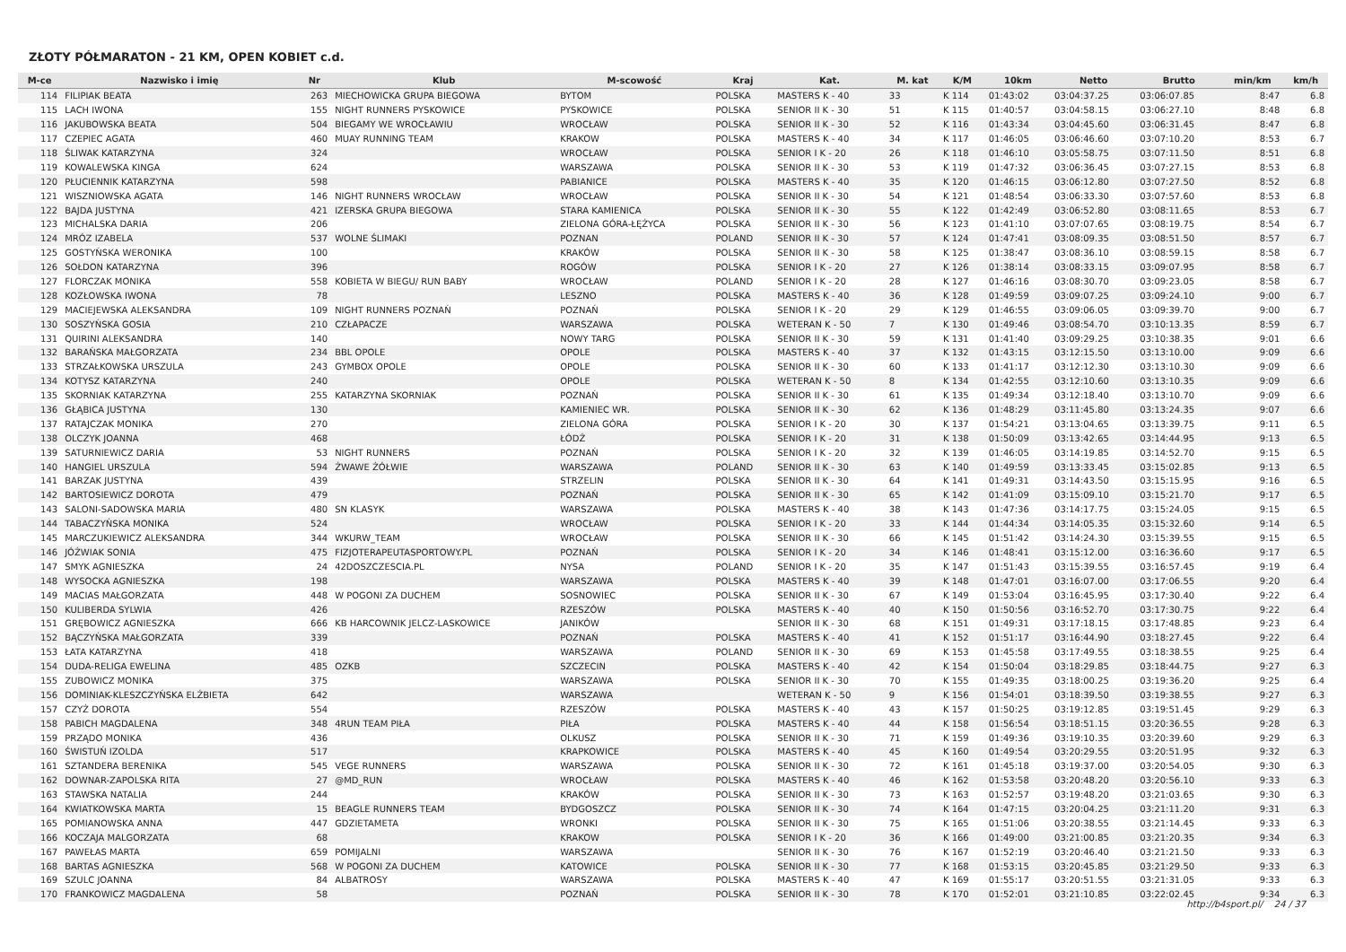ZŁOTY PÓŁMARATON - 21 KM, OPEN KOBIET c.d.
| M-ce | Nazwisko i imię | Nr | Klub | M-scowość | Kraj | Kat. | M. kat | K/M | 10km | Netto | Brutto | min/km | km/h |
| --- | --- | --- | --- | --- | --- | --- | --- | --- | --- | --- | --- | --- | --- |
| 114 | FILIPIAK BEATA | 263 | MIECHOWICKA GRUPA BIEGOWA | BYTOM | POLSKA | MASTERS K - 40 | 33 | K 114 | 01:43:02 | 03:04:37.25 | 03:06:07.85 | 8:47 | 6.8 |
| 115 | LACH IWONA | 155 | NIGHT RUNNERS PYSKOWICE | PYSKOWICE | POLSKA | SENIOR II K - 30 | 51 | K 115 | 01:40:57 | 03:04:58.15 | 03:06:27.10 | 8:48 | 6.8 |
| 116 | JAKUBOWSKA BEATA | 504 | BIEGAMY WE WROCŁAWIU | WROCŁAW | POLSKA | SENIOR II K - 30 | 52 | K 116 | 01:43:34 | 03:04:45.60 | 03:06:31.45 | 8:47 | 6.8 |
| 117 | CZEPIEC AGATA | 460 | MUAY RUNNING TEAM | KRAKOW | POLSKA | MASTERS K - 40 | 34 | K 117 | 01:46:05 | 03:06:46.60 | 03:07:10.20 | 8:53 | 6.7 |
| 118 | ŚLIWAK KATARZYNA | 324 | | WROCŁAW | POLSKA | SENIOR I K - 20 | 26 | K 118 | 01:46:10 | 03:05:58.75 | 03:07:11.50 | 8:51 | 6.8 |
| 119 | KOWALEWSKA KINGA | 624 | | WARSZAWA | POLSKA | SENIOR II K - 30 | 53 | K 119 | 01:47:32 | 03:06:36.45 | 03:07:27.15 | 8:53 | 6.8 |
| 120 | PŁUCIENNIK KATARZYNA | 598 | | PABIANICE | POLSKA | MASTERS K - 40 | 35 | K 120 | 01:46:15 | 03:06:12.80 | 03:07:27.50 | 8:52 | 6.8 |
| 121 | WISZNIOWSKA AGATA | 146 | NIGHT RUNNERS WROCŁAW | WROCŁAW | POLSKA | SENIOR II K - 30 | 54 | K 121 | 01:48:54 | 03:06:33.30 | 03:07:57.60 | 8:53 | 6.8 |
| 122 | BAJDA JUSTYNA | 421 | IZERSKA GRUPA BIEGOWA | STARA KAMIENICA | POLSKA | SENIOR II K - 30 | 55 | K 122 | 01:42:49 | 03:06:52.80 | 03:08:11.65 | 8:53 | 6.7 |
| 123 | MICHALSKA DARIA | 206 | | ZIELONA GÓRA-ŁĘŻYCA | POLSKA | SENIOR II K - 30 | 56 | K 123 | 01:41:10 | 03:07:07.65 | 03:08:19.75 | 8:54 | 6.7 |
| 124 | MRÓZ IZABELA | 537 | WOLNE ŚLIMAKI | POZNAN | POLAND | SENIOR II K - 30 | 57 | K 124 | 01:47:41 | 03:08:09.35 | 03:08:51.50 | 8:57 | 6.7 |
| 125 | GOSTYŃSKA WERONIKA | 100 | | KRAKÓW | POLSKA | SENIOR II K - 30 | 58 | K 125 | 01:38:47 | 03:08:36.10 | 03:08:59.15 | 8:58 | 6.7 |
| 126 | SOŁDON KATARZYNA | 396 | | ROGÓW | POLSKA | SENIOR I K - 20 | 27 | K 126 | 01:38:14 | 03:08:33.15 | 03:09:07.95 | 8:58 | 6.7 |
| 127 | FLORCZAK MONIKA | 558 | KOBIETA W BIEGU/ RUN BABY | WROCŁAW | POLAND | SENIOR I K - 20 | 28 | K 127 | 01:46:16 | 03:08:30.70 | 03:09:23.05 | 8:58 | 6.7 |
| 128 | KOZŁOWSKA IWONA | 78 | | LESZNO | POLSKA | MASTERS K - 40 | 36 | K 128 | 01:49:59 | 03:09:07.25 | 03:09:24.10 | 9:00 | 6.7 |
| 129 | MACIEJEWSKA ALEKSANDRA | 109 | NIGHT RUNNERS POZNAŃ | POZNAŃ | POLSKA | SENIOR I K - 20 | 29 | K 129 | 01:46:55 | 03:09:06.05 | 03:09:39.70 | 9:00 | 6.7 |
| 130 | SOSZYŃSKA GOSIA | 210 | CZŁAPACZE | WARSZAWA | POLSKA | WETERAN K - 50 | 7 | K 130 | 01:49:46 | 03:08:54.70 | 03:10:13.35 | 8:59 | 6.7 |
| 131 | QUIRINI ALEKSANDRA | 140 | | NOWY TARG | POLSKA | SENIOR II K - 30 | 59 | K 131 | 01:41:40 | 03:09:29.25 | 03:10:38.35 | 9:01 | 6.6 |
| 132 | BARAŃSKA MAŁGORZATA | 234 | BBL OPOLE | OPOLE | POLSKA | MASTERS K - 40 | 37 | K 132 | 01:43:15 | 03:12:15.50 | 03:13:10.00 | 9:09 | 6.6 |
| 133 | STRZAŁKOWSKA URSZULA | 243 | GYMBOX OPOLE | OPOLE | POLSKA | SENIOR II K - 30 | 60 | K 133 | 01:41:17 | 03:12:12.30 | 03:13:10.30 | 9:09 | 6.6 |
| 134 | KOTYSZ KATARZYNA | 240 | | OPOLE | POLSKA | WETERAN K - 50 | 8 | K 134 | 01:42:55 | 03:12:10.60 | 03:13:10.35 | 9:09 | 6.6 |
| 135 | SKORNIAK KATARZYNA | 255 | KATARZYNA SKORNIAK | POZNAŃ | POLSKA | SENIOR II K - 30 | 61 | K 135 | 01:49:34 | 03:12:18.40 | 03:13:10.70 | 9:09 | 6.6 |
| 136 | GŁĄBICA JUSTYNA | 130 | | KAMIENIEC WR. | POLSKA | SENIOR II K - 30 | 62 | K 136 | 01:48:29 | 03:11:45.80 | 03:13:24.35 | 9:07 | 6.6 |
| 137 | RATAJCZAK MONIKA | 270 | | ZIELONA GÓRA | POLSKA | SENIOR I K - 20 | 30 | K 137 | 01:54:21 | 03:13:04.65 | 03:13:39.75 | 9:11 | 6.5 |
| 138 | OLCZYK JOANNA | 468 | | ŁÓDŹ | POLSKA | SENIOR I K - 20 | 31 | K 138 | 01:50:09 | 03:13:42.65 | 03:14:44.95 | 9:13 | 6.5 |
| 139 | SATURNIEWICZ DARIA | 53 | NIGHT RUNNERS | POZNAŃ | POLSKA | SENIOR I K - 20 | 32 | K 139 | 01:46:05 | 03:14:19.85 | 03:14:52.70 | 9:15 | 6.5 |
| 140 | HANGIEL URSZULA | 594 | ŻWAWE ŻÓŁWIE | WARSZAWA | POLAND | SENIOR II K - 30 | 63 | K 140 | 01:49:59 | 03:13:33.45 | 03:15:02.85 | 9:13 | 6.5 |
| 141 | BARZAK JUSTYNA | 439 | | STRZELIN | POLSKA | SENIOR II K - 30 | 64 | K 141 | 01:49:31 | 03:14:43.50 | 03:15:15.95 | 9:16 | 6.5 |
| 142 | BARTOSIEWICZ DOROTA | 479 | | POZNAŃ | POLSKA | SENIOR II K - 30 | 65 | K 142 | 01:41:09 | 03:15:09.10 | 03:15:21.70 | 9:17 | 6.5 |
| 143 | SALONI-SADOWSKA MARIA | 480 | SN KLASYK | WARSZAWA | POLSKA | MASTERS K - 40 | 38 | K 143 | 01:47:36 | 03:14:17.75 | 03:15:24.05 | 9:15 | 6.5 |
| 144 | TABACZYŃSKA MONIKA | 524 | | WROCŁAW | POLSKA | SENIOR I K - 20 | 33 | K 144 | 01:44:34 | 03:14:05.35 | 03:15:32.60 | 9:14 | 6.5 |
| 145 | MARCZUKIEWICZ ALEKSANDRA | 344 | WKURW_TEAM | WROCŁAW | POLSKA | SENIOR II K - 30 | 66 | K 145 | 01:51:42 | 03:14:24.30 | 03:15:39.55 | 9:15 | 6.5 |
| 146 | JÓŹWIAK SONIA | 475 | FIZJOTERAPEUTASPORTOWY.PL | POZNAŃ | POLSKA | SENIOR I K - 20 | 34 | K 146 | 01:48:41 | 03:15:12.00 | 03:16:36.60 | 9:17 | 6.5 |
| 147 | SMYK AGNIESZKA | 24 | 42DOSZCZESCIA.PL | NYSA | POLAND | SENIOR I K - 20 | 35 | K 147 | 01:51:43 | 03:15:39.55 | 03:16:57.45 | 9:19 | 6.4 |
| 148 | WYSOCKA AGNIESZKA | 198 | | WARSZAWA | POLSKA | MASTERS K - 40 | 39 | K 148 | 01:47:01 | 03:16:07.00 | 03:17:06.55 | 9:20 | 6.4 |
| 149 | MACIAS MAŁGORZATA | 448 | W POGONI ZA DUCHEM | SOSNOWIEC | POLSKA | SENIOR II K - 30 | 67 | K 149 | 01:53:04 | 03:16:45.95 | 03:17:30.40 | 9:22 | 6.4 |
| 150 | KULIBERDA SYLWIA | 426 | | RZESZÓW | POLSKA | MASTERS K - 40 | 40 | K 150 | 01:50:56 | 03:16:52.70 | 03:17:30.75 | 9:22 | 6.4 |
| 151 | GRĘBOWICZ AGNIESZKA | 666 | KB HARCOWNIK JELCZ-LASKOWICE | JANIKÓW | | SENIOR II K - 30 | 68 | K 151 | 01:49:31 | 03:17:18.15 | 03:17:48.85 | 9:23 | 6.4 |
| 152 | BĄCZYŃSKA MAŁGORZATA | 339 | | POZNAŃ | POLSKA | MASTERS K - 40 | 41 | K 152 | 01:51:17 | 03:16:44.90 | 03:18:27.45 | 9:22 | 6.4 |
| 153 | ŁATA KATARZYNA | 418 | | WARSZAWA | POLAND | SENIOR II K - 30 | 69 | K 153 | 01:45:58 | 03:17:49.55 | 03:18:38.55 | 9:25 | 6.4 |
| 154 | DUDA-RELIGA EWELINA | 485 | OZKB | SZCZECIN | POLSKA | MASTERS K - 40 | 42 | K 154 | 01:50:04 | 03:18:29.85 | 03:18:44.75 | 9:27 | 6.3 |
| 155 | ZUBOWICZ MONIKA | 375 | | WARSZAWA | POLSKA | SENIOR II K - 30 | 70 | K 155 | 01:49:35 | 03:18:00.25 | 03:19:36.20 | 9:25 | 6.4 |
| 156 | DOMINIAK-KLESZCZYŃSKA ELŻBIETA | 642 | | WARSZAWA | | WETERAN K - 50 | 9 | K 156 | 01:54:01 | 03:18:39.50 | 03:19:38.55 | 9:27 | 6.3 |
| 157 | CZYŻ DOROTA | 554 | | RZESZÓW | POLSKA | MASTERS K - 40 | 43 | K 157 | 01:50:25 | 03:19:12.85 | 03:19:51.45 | 9:29 | 6.3 |
| 158 | PABICH MAGDALENA | 348 | 4RUN TEAM PIŁA | PIŁA | POLSKA | MASTERS K - 40 | 44 | K 158 | 01:56:54 | 03:18:51.15 | 03:20:36.55 | 9:28 | 6.3 |
| 159 | PRZĄDO MONIKA | 436 | | OLKUSZ | POLSKA | SENIOR II K - 30 | 71 | K 159 | 01:49:36 | 03:19:10.35 | 03:20:39.60 | 9:29 | 6.3 |
| 160 | ŚWISTUŃ IZOLDA | 517 | | KRAPKOWICE | POLSKA | MASTERS K - 40 | 45 | K 160 | 01:49:54 | 03:20:29.55 | 03:20:51.95 | 9:32 | 6.3 |
| 161 | SZTANDERA BERENIKA | 545 | VEGE RUNNERS | WARSZAWA | POLSKA | SENIOR II K - 30 | 72 | K 161 | 01:45:18 | 03:19:37.00 | 03:20:54.05 | 9:30 | 6.3 |
| 162 | DOWNAR-ZAPOLSKA RITA | 27 | @MD_RUN | WROCŁAW | POLSKA | MASTERS K - 40 | 46 | K 162 | 01:53:58 | 03:20:48.20 | 03:20:56.10 | 9:33 | 6.3 |
| 163 | STAWSKA NATALIA | 244 | | KRAKÓW | POLSKA | SENIOR II K - 30 | 73 | K 163 | 01:52:57 | 03:19:48.20 | 03:21:03.65 | 9:30 | 6.3 |
| 164 | KWIATKOWSKA MARTA | 15 | BEAGLE RUNNERS TEAM | BYDGOSZCZ | POLSKA | SENIOR II K - 30 | 74 | K 164 | 01:47:15 | 03:20:04.25 | 03:21:11.20 | 9:31 | 6.3 |
| 165 | POMIANOWSKA ANNA | 447 | GDZIETAMETA | WRONKI | POLSKA | SENIOR II K - 30 | 75 | K 165 | 01:51:06 | 03:20:38.55 | 03:21:14.45 | 9:33 | 6.3 |
| 166 | KOCZAJA MALGORZATA | 68 | | KRAKOW | POLSKA | SENIOR I K - 20 | 36 | K 166 | 01:49:00 | 03:21:00.85 | 03:21:20.35 | 9:34 | 6.3 |
| 167 | PAWEŁAS MARTA | 659 | POMIJALNI | WARSZAWA | | SENIOR II K - 30 | 76 | K 167 | 01:52:19 | 03:20:46.40 | 03:21:21.50 | 9:33 | 6.3 |
| 168 | BARTAS AGNIESZKA | 568 | W POGONI ZA DUCHEM | KATOWICE | POLSKA | SENIOR II K - 30 | 77 | K 168 | 01:53:15 | 03:20:45.85 | 03:21:29.50 | 9:33 | 6.3 |
| 169 | SZULC JOANNA | 84 | ALBATROSY | WARSZAWA | POLSKA | MASTERS K - 40 | 47 | K 169 | 01:55:17 | 03:20:51.55 | 03:21:31.05 | 9:33 | 6.3 |
| 170 | FRANKOWICZ MAGDALENA | 58 | | POZNAŃ | POLSKA | SENIOR II K - 30 | 78 | K 170 | 01:52:01 | 03:21:10.85 | 03:22:02.45 | 9:34 | 6.3 |
http://b4sport.pl/ 24 / 37